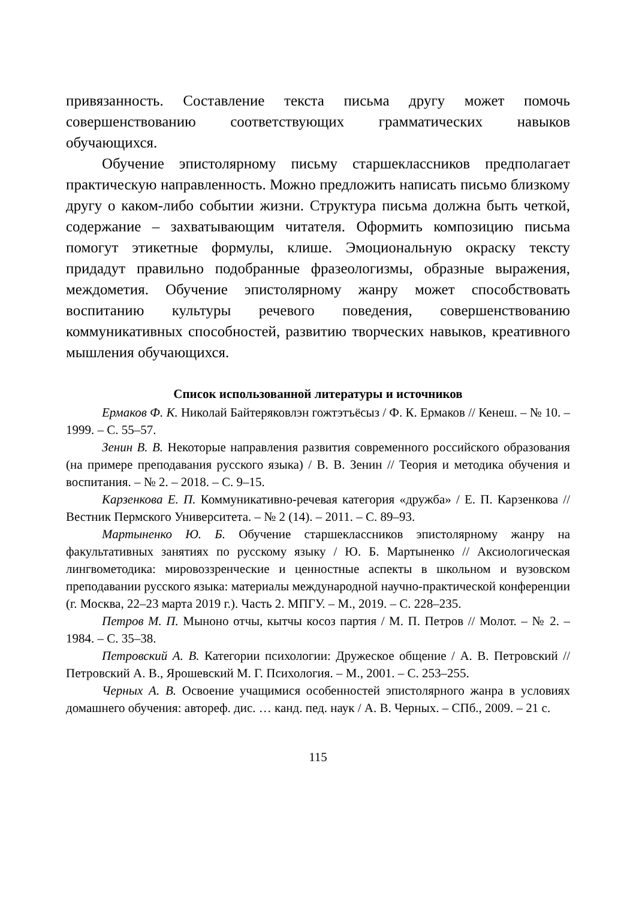привязанность. Составление текста письма другу может помочь совершенствованию соответствующих грамматических навыков обучающихся.
Обучение эпистолярному письму старшеклассников предполагает практическую направленность. Можно предложить написать письмо близкому другу о каком-либо событии жизни. Структура письма должна быть четкой, содержание – захватывающим читателя. Оформить композицию письма помогут этикетные формулы, клише. Эмоциональную окраску тексту придадут правильно подобранные фразеологизмы, образные выражения, междометия. Обучение эпистолярному жанру может способствовать воспитанию культуры речевого поведения, совершенствованию коммуникативных способностей, развитию творческих навыков, креативного мышления обучающихся.
Список использованной литературы и источников
Ермаков Ф. К. Николай Байтеряковлэн гожтэтъёсыз / Ф. К. Ермаков // Кенеш. – № 10. – 1999. – С. 55–57.
Зенин В. В. Некоторые направления развития современного российского образования (на примере преподавания русского языка) / В. В. Зенин // Теория и методика обучения и воспитания. – № 2. – 2018. – С. 9–15.
Карзенкова Е. П. Коммуникативно-речевая категория «дружба» / Е. П. Карзенкова // Вестник Пермского Университета. – № 2 (14). – 2011. – С. 89–93.
Мартыненко Ю. Б. Обучение старшеклассников эпистолярному жанру на факультативных занятиях по русскому языку / Ю. Б. Мартыненко // Аксиологическая лингвометодика: мировоззренческие и ценностные аспекты в школьном и вузовском преподавании русского языка: материалы международной научно-практической конференции (г. Москва, 22–23 марта 2019 г.). Часть 2. МПГУ. – М., 2019. – С. 228–235.
Петров М. П. Мыноно отчы, кытчы косоз партия / М. П. Петров // Молот. – № 2. – 1984. – С. 35–38.
Петровский А. В. Категории психологии: Дружеское общение / А. В. Петровский // Петровский А. В., Ярошевский М. Г. Психология. – М., 2001. – С. 253–255.
Черных А. В. Освоение учащимися особенностей эпистолярного жанра в условиях домашнего обучения: автореф. дис. … канд. пед. наук / А. В. Черных. – СПб., 2009. – 21 с.
115